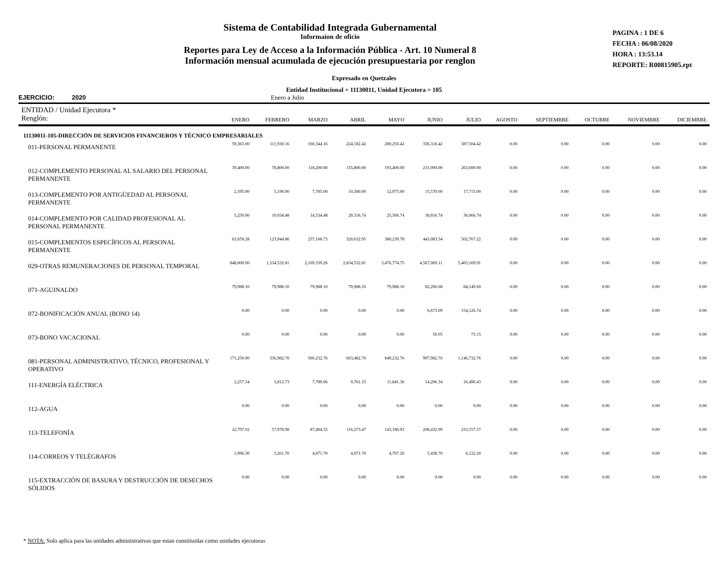Sistema de Contabilidad Integrada Gubernamental
Informaíon de oficio
Reportes para Ley de Acceso a la Información Pública - Art. 10 Numeral 8
Información mensual acumulada de ejecución presupuestaria por renglon
PAGINA : 1 DE 6
FECHA : 06/08/2020
HORA : 13:53.14
REPORTE: R00815905.rpt
Expresado en Quetzales
Entidad Institucional = 11130011, Unidad Ejecutora = 105
EJERCICIO: 2020 Enero a Julio
| ENTIDAD / Unidad Ejecutora * Renglón: | ENERO | FEBRERO | MARZO | ABRIL | MAYO | JUNIO | JULIO | AGOSTO | SEPTIEMBRE | OCTUBRE | NOVIEMBRE | DICIEMBRE |
| --- | --- | --- | --- | --- | --- | --- | --- | --- | --- | --- | --- | --- |
| 11130011-105-DIRECCIÓN DE SERVICIOS FINANCIEROS Y TÉCNICO EMPRESARIALES | | | | | | | | | | | | |
| 011-PERSONAL PERMANENTE | 59,363.00 | 111,930.16 | 160,344.16 | 224,182.42 | 280,250.42 | 336,318.42 | 387,504.42 | 0.00 | 0.00 | 0.00 | 0.00 | 0.00 |
| 012-COMPLEMENTO PERSONAL AL SALARIO DEL PERSONAL PERMANENTE | 39,400.00 | 78,800.00 | 118,200.00 | 155,800.00 | 193,400.00 | 231,000.00 | 263,600.00 | 0.00 | 0.00 | 0.00 | 0.00 | 0.00 |
| 013-COMPLEMENTO POR ANTIGÜEDAD AL PERSONAL PERMANENTE | 2,595.00 | 5,190.00 | 7,785.00 | 10,380.00 | 12,975.00 | 15,570.00 | 17,715.00 | 0.00 | 0.00 | 0.00 | 0.00 | 0.00 |
| 014-COMPLEMENTO POR CALIDAD PROFESIONAL AL PERSONAL PERMANENTE | 5,250.00 | 10,034.48 | 14,534.48 | 20,316.74 | 25,566.74 | 30,816.74 | 36,066.74 | 0.00 | 0.00 | 0.00 | 0.00 | 0.00 |
| 015-COMPLEMENTOS ESPECÍFICOS AL PERSONAL PERMANENTE | 63,659.28 | 123,944.86 | 257,168.73 | 320,632.95 | 380,239.78 | 443,083.54 | 502,767.22 | 0.00 | 0.00 | 0.00 | 0.00 | 0.00 |
| 029-OTRAS REMUNERACIONES DE PERSONAL TEMPORAL | 848,000.00 | 1,534,532.81 | 2,169,339.26 | 2,834,532.81 | 3,476,774.75 | 4,567,069.11 | 5,465,169.91 | 0.00 | 0.00 | 0.00 | 0.00 | 0.00 |
| 071-AGUINALDO | 79,988.10 | 79,988.10 | 79,988.10 | 79,988.10 | 79,988.10 | 82,206.68 | 84,149.60 | 0.00 | 0.00 | 0.00 | 0.00 | 0.00 |
| 072-BONIFICACIÓN ANUAL (BONO 14) | 0.00 | 0.00 | 0.00 | 0.00 | 0.00 | 6,673.09 | 154,126.74 | 0.00 | 0.00 | 0.00 | 0.00 | 0.00 |
| 073-BONO VACACIONAL | 0.00 | 0.00 | 0.00 | 0.00 | 0.00 | 50.05 | 73.15 | 0.00 | 0.00 | 0.00 | 0.00 | 0.00 |
| 081-PERSONAL ADMINISTRATIVO, TÉCNICO, PROFESIONAL Y OPERATIVO | 171,250.00 | 336,982.76 | 500,232.76 | 663,482.76 | 849,232.76 | 997,982.76 | 1,146,732.76 | 0.00 | 0.00 | 0.00 | 0.00 | 0.00 |
| 111-ENERGÍA ELÉCTRICA | 2,257.34 | 3,812.73 | 7,789.06 | 9,761.33 | 11,841.36 | 14,206.34 | 16,490.43 | 0.00 | 0.00 | 0.00 | 0.00 | 0.00 |
| 112-AGUA | 0.00 | 0.00 | 0.00 | 0.00 | 0.00 | 0.00 | 0.00 | 0.00 | 0.00 | 0.00 | 0.00 | 0.00 |
| 113-TELEFONÍA | 22,797.02 | 57,978.98 | 87,404.35 | 116,273.47 | 143,186.93 | 208,432.99 | 233,557.37 | 0.00 | 0.00 | 0.00 | 0.00 | 0.00 |
| 114-CORREOS Y TELÉGRAFOS | 1,996.30 | 3,261.70 | 4,071.70 | 4,071.70 | 4,707.20 | 5,438.70 | 6,122.20 | 0.00 | 0.00 | 0.00 | 0.00 | 0.00 |
| 115-EXTRACCIÓN DE BASURA Y DESTRUCCIÓN DE DESECHOS SÓLIDOS | 0.00 | 0.00 | 0.00 | 0.00 | 0.00 | 0.00 | 0.00 | 0.00 | 0.00 | 0.00 | 0.00 | 0.00 |
* NOTA: Solo aplica para las unidades administrativas que estan constituidas como unidades ejecutoras